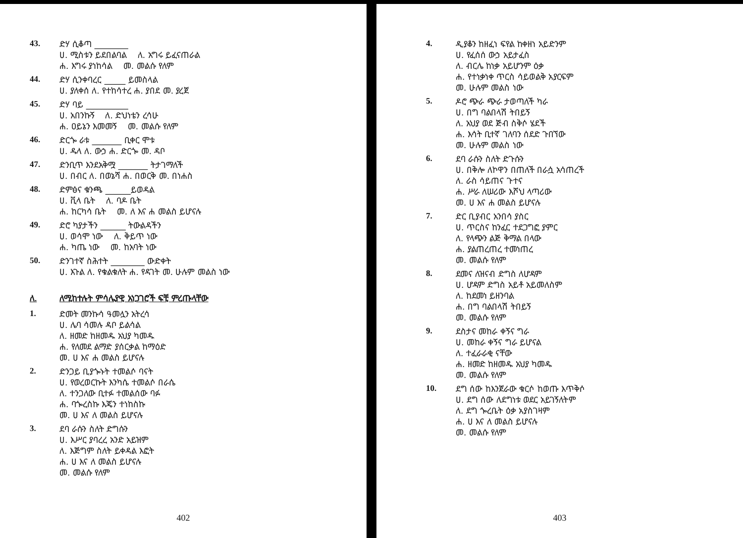43.
ድሃ ሲቆጣ ________
ሀ. ሚስቱን ይደበልባል ለ. አግሩ ይፈናጠራል
ሐ. እግሩ ያነከሳል መ. መልሱ የለም
44.
ድሃ ሲንቀባረር _____ ይመስላል
ሀ. ያለቀሰ ለ. የተከሳተረ ሐ. ያበደ መ. ያረጀ
45.
ድሃ ባይ __________
ሀ. አበንኩኝ ለ. ድህነቴን ረሳሁ
ሐ. ዐይኔን እመመኝ መ. መልሱ የለም
46.
ድርጐ ራቱ _______ ቢቀር ሞቱ
ሀ. ዱላ ለ. ውኃ ሐ. ድርጐ መ. ዳቦ
47.
ድንቢጥ እንደአቅሟ _______ ትታገማለች
ሀ. በብር ለ. በወኔሻ ሐ. በወርቅ መ. በነሐስ
48.
ድምፅና ቁንጫ ______ይወዳል
ሀ. ቪላ ቤት ለ. ባዶ ቤት
ሐ. ከርካሳ ቤት መ. ለ እና ሐ መልስ ይሆናሉ
49.
ድሮ ካያታችን ______ ትውልዳችን
ሀ. ወሳሞ ነው ለ. ቅይጥ ነው
ሐ. ካጤ ነው መ. ከአባት ነው
50.
ድንገተኛ ስሕተት ________ ውድቀት
ሀ. እጉል ለ. የቁልቁለት ሐ. የዳገት መ. ሁሉም መልስ ነው
ለ. ለሚከተሉት ምሳሌያዊ አነጋገሮች ፍቺ ምረጡላቸው
1.
ድመት መንኩሳ ዓመሏን አትረሳ
ሀ. ሌባ ሳመሉ ዳቦ ይልሳል
ለ. ዘመድ ከዘመዱ አህያ ካመዱ
ሐ. የለመደ ልማድ ያሰርቃል ከማዕድ
መ. ሀ እና ሐ መልስ ይሆናሉ
2.
ድንጋይ ቢያጐኑት ተመልሶ ባናት
ሀ. የወረወርኩት እንካሴ ተመልሶ በራሴ
ለ. ተንጋለው ቢተፉ ተመልሰው ባፉ
ሐ. ባጐረስኩ እጄን ተነከስኩ
መ. ሀ እና ለ መልስ ይሆናሉ
3.
ደባ ራሱን ስለት ድግሱን
ሀ. እሥር ያባረረ አንድ አይዝም
ለ. እጅግም ስለት ይቀዳል እፎት
ሐ. ሀ እና ለ መልስ ይሆናሉ
መ. መልሱ የለም
402
4.
ዲያቆን ከዘፈነ ፍየል ከቀዘነ አይድንም
ሀ. የፈሰሰ ውኃ አይታፈስ
ለ. ብርሌ ከነቃ አይሆንም ዕቃ
ሐ. የተነቃነቀ ጥርስ ሳይወልቅ አያርፍም
መ. ሁሉም መልስ ነው
5.
ዶሮ ጭራ ጭራ ታወጣለች ካራ
ሀ. በግ ባልበላሽ ትበይኝ
ለ. አህያ ወደ ጅብ ስቅሶ ሄደች
ሐ. እሳት ቢተኛ ገለባን ሰደድ ጉበኘው
መ. ሁሉም መልስ ነው
6.
ደባ ራሱን ስለት ድጉሱን
ሀ. በቅሎ ለኮዋን በጠለች በራሷ አሳጠረች
ለ. ራስ ሳይጠና ጉተና
ሐ. ሥራ ለሠሪው እሾህ ላጣሪው
መ. ሀ እና ሐ መልስ ይሆናሉ
7.
ድር ቢያብር አንበሳ ያስር
ሀ. ጥርስና ከንፈር ተደጋግፎ ያምር
ለ. የላጭን ልጅ ቅማል በላው
ሐ. ያልጠረጠረ ተመነጠረ
መ. መልሱ የለም
8.
ደመና ለዝናብ ድግስ ለሆዳም
ሀ. ሆዳም ድግስ አይቶ አይመለስም
ለ. ከደመነ ይዘንባል
ሐ. በግ ባልበላሽ ትበይኝ
መ. መልሱ የለም
9.
ደስታና መከራ ቀኝና ግራ
ሀ. መከራ ቀኝና ግራ ይሆናል
ለ. ተፈራራቂ ናቸው
ሐ. ዘመድ ከዘመዱ አህያ ካመዱ
መ. መልሱ የለም
10.
ደግ ሰው ከእንጀራው ቁርሶ ከወጡ እጥቅሶ
ሀ. ደግ ሰው ለደግነቱ ወደር አይገኝለትም
ለ. ደግ ጐረቤት ዕቃ አያስገዛም
ሐ. ሀ እና ለ መልስ ይሆናሉ
መ. መልሱ የለም
403